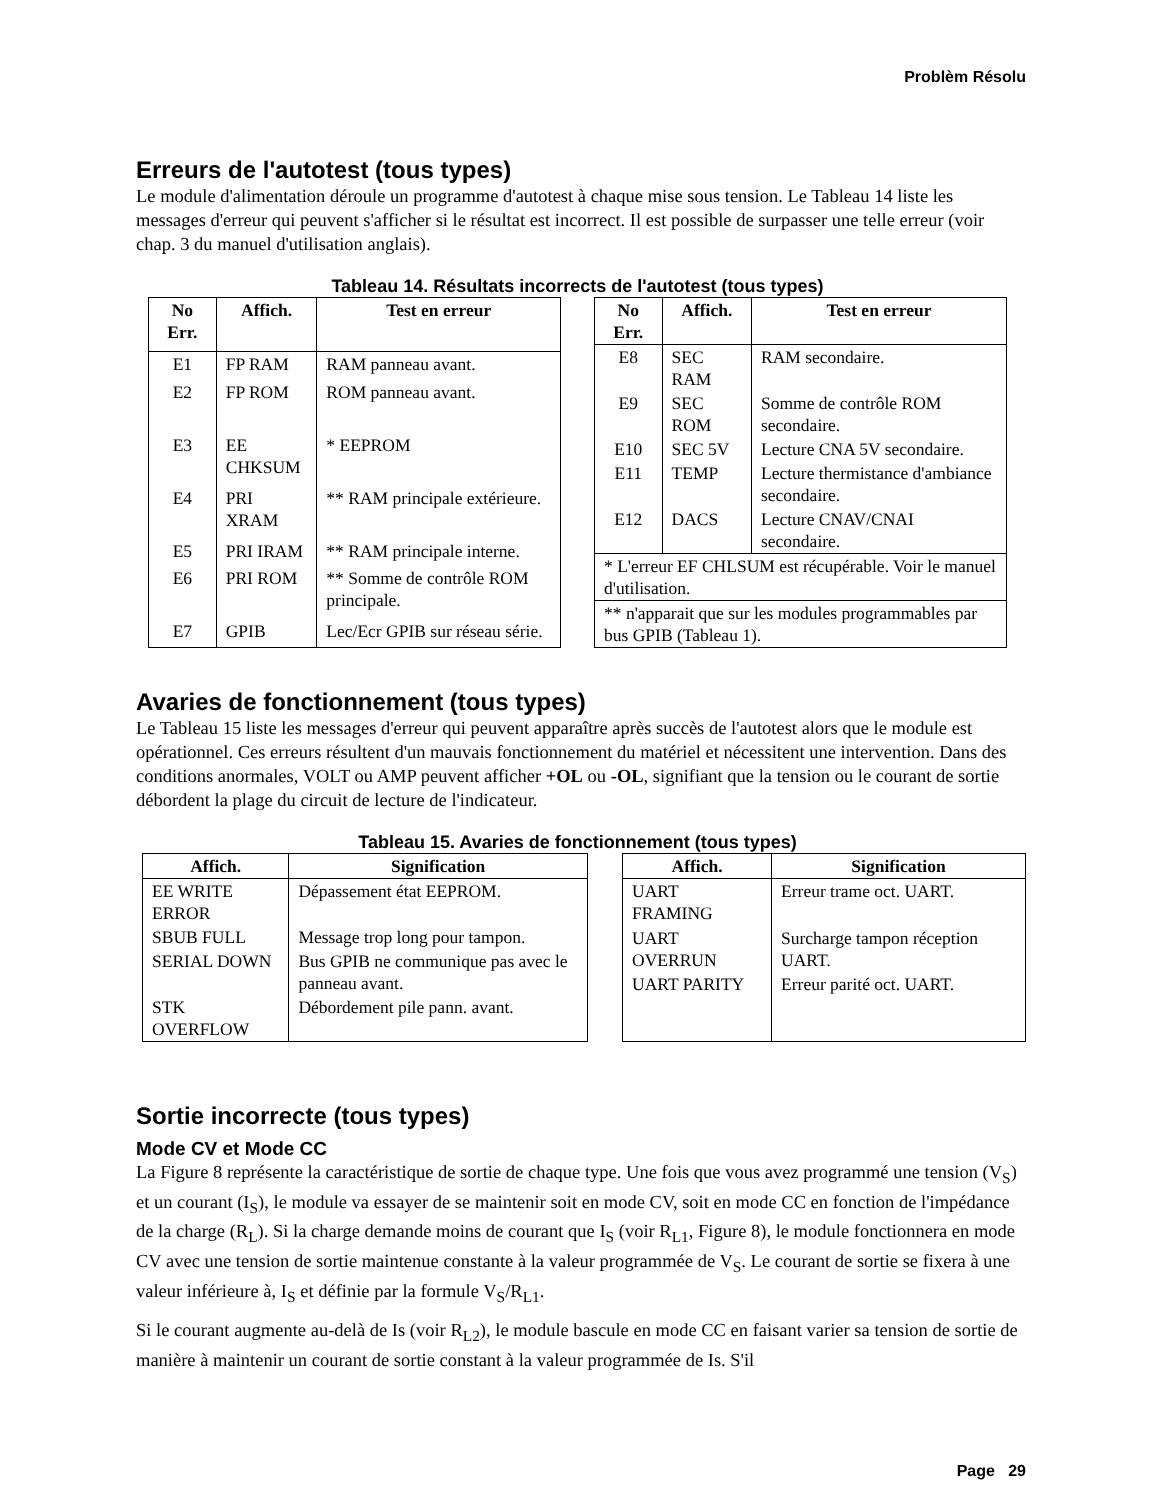Problèm Résolu
Erreurs de l'autotest (tous types)
Le module d'alimentation déroule un programme d'autotest à chaque mise sous tension. Le Tableau 14 liste les messages d'erreur qui peuvent s'afficher si le résultat est incorrect. Il est possible de surpasser une telle erreur (voir chap. 3 du manuel d'utilisation anglais).
Tableau 14. Résultats incorrects de l'autotest (tous types)
| No Err. | Affich. | Test en erreur |
| --- | --- | --- |
| E1 | FP RAM | RAM panneau avant. |
| E2 | FP ROM | ROM panneau avant. |
| E3 | EE CHKSUM | * EEPROM |
| E4 | PRI XRAM | ** RAM principale extérieure. |
| E5 | PRI IRAM | ** RAM principale interne. |
| E6 | PRI ROM | ** Somme de contrôle ROM principale. |
| E7 | GPIB | Lec/Ecr GPIB sur réseau série. |
| No Err. | Affich. | Test en erreur |
| --- | --- | --- |
| E8 | SEC RAM | RAM secondaire. |
| E9 | SEC ROM | Somme de contrôle ROM secondaire. |
| E10 | SEC 5V | Lecture CNA 5V secondaire. |
| E11 | TEMP | Lecture thermistance d'ambiance secondaire. |
| E12 | DACS | Lecture CNAV/CNAI secondaire. |
| * L'erreur EF CHLSUM est récupérable. Voir le manuel d'utilisation. | | |
| ** n'apparait que sur les modules programmables par bus GPIB (Tableau 1). | | |
Avaries de fonctionnement (tous types)
Le Tableau 15 liste les messages d'erreur qui peuvent apparaître après succès de l'autotest alors que le module est opérationnel. Ces erreurs résultent d'un mauvais fonctionnement du matériel et nécessitent une intervention. Dans des conditions anormales, VOLT ou AMP peuvent afficher +OL ou -OL, signifiant que la tension ou le courant de sortie débordent la plage du circuit de lecture de l'indicateur.
Tableau 15. Avaries de fonctionnement (tous types)
| Affich. | Signification |
| --- | --- |
| EE WRITE ERROR | Dépassement état EEPROM. |
| SBUB FULL | Message trop long pour tampon. |
| SERIAL DOWN | Bus GPIB ne communique pas avec le panneau avant. |
| STK OVERFLOW | Débordement pile pann. avant. |
| Affich. | Signification |
| --- | --- |
| UART FRAMING | Erreur trame oct. UART. |
| UART OVERRUN | Surcharge tampon réception UART. |
| UART PARITY | Erreur parité oct. UART. |
Sortie incorrecte (tous types)
Mode CV et Mode CC
La Figure 8 représente la caractéristique de sortie de chaque type. Une fois que vous avez programmé une tension (V<sub>S</sub>) et un courant (I<sub>S</sub>), le module va essayer de se maintenir soit en mode CV, soit en mode CC en fonction de l'impédance de la charge (R<sub>L</sub>). Si la charge demande moins de courant que I<sub>S</sub> (voir R<sub>L1</sub>, Figure 8), le module fonctionnera en mode CV avec une tension de sortie maintenue constante à la valeur programmée de V<sub>S</sub>. Le courant de sortie se fixera à une valeur inférieure à, I<sub>S</sub> et définie par la formule V<sub>S</sub>/R<sub>L1</sub>.
Si le courant augmente au-delà de Is (voir R<sub>L2</sub>), le module bascule en mode CC en faisant varier sa tension de sortie de manière à maintenir un courant de sortie constant à la valeur programmée de Is. S'il
Page 29